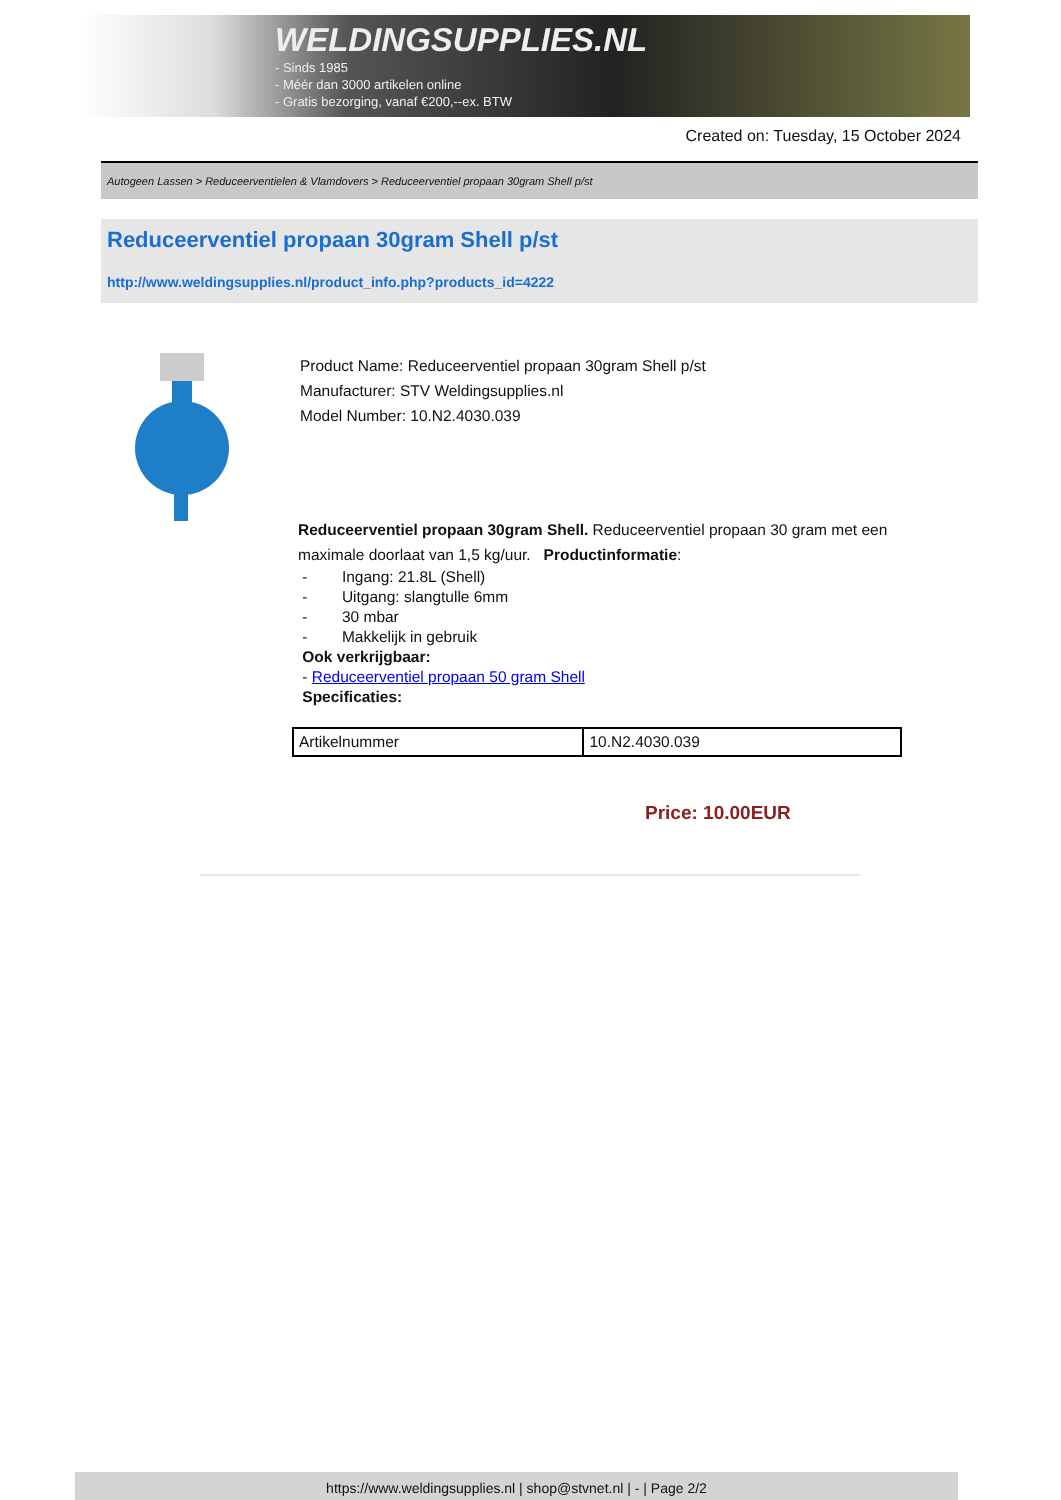WELDINGSUPPLIES.NL
- Sinds 1985
- Méér dan 3000 artikelen online
- Gratis bezorging, vanaf €200,--ex. BTW
Created on: Tuesday, 15 October 2024
Autogeen Lassen > Reduceerventielen & Vlamdovers > Reduceerventiel propaan 30gram Shell p/st
Reduceerventiel propaan 30gram Shell p/st
http://www.weldingsupplies.nl/product_info.php?products_id=4222
Product Name: Reduceerventiel propaan 30gram Shell p/st
Manufacturer: STV Weldingsupplies.nl
Model Number: 10.N2.4030.039
Reduceerventiel propaan 30gram Shell. Reduceerventiel propaan 30 gram met een maximale doorlaat van 1,5 kg/uur. Productinformatie:
- Ingang: 21.8L (Shell)
- Uitgang: slangtulle 6mm
- 30 mbar
- Makkelijk in gebruik
Ook verkrijgbaar:
- Reduceerventiel propaan 50 gram Shell
Specificaties:
| Artikelnummer | 10.N2.4030.039 |
Price: 10.00EUR
https://www.weldingsupplies.nl | shop@stvnet.nl | - | Page 2/2